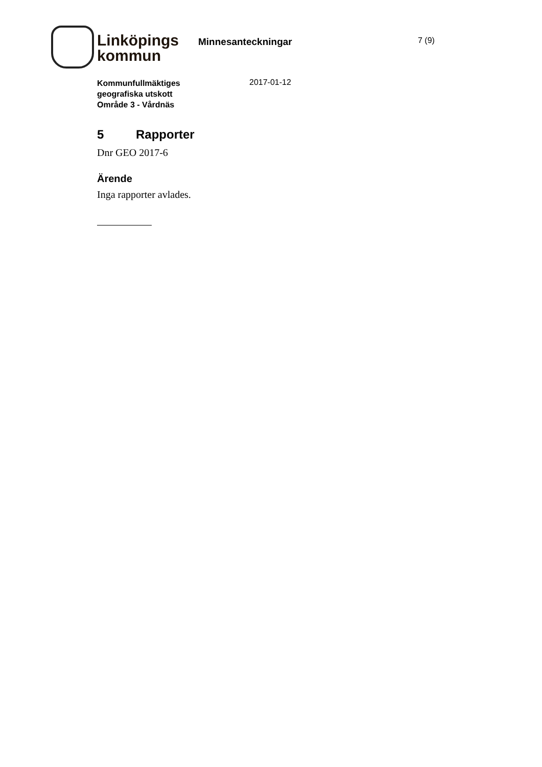Linköpings
kommun
Minnesanteckningar
7 (9)
Kommunfullmäktiges
geografiska utskott
Område 3 - Vårdnäs
2017-01-12
5 Rapporter
Dnr GEO 2017-6
Ärende
Inga rapporter avlades.